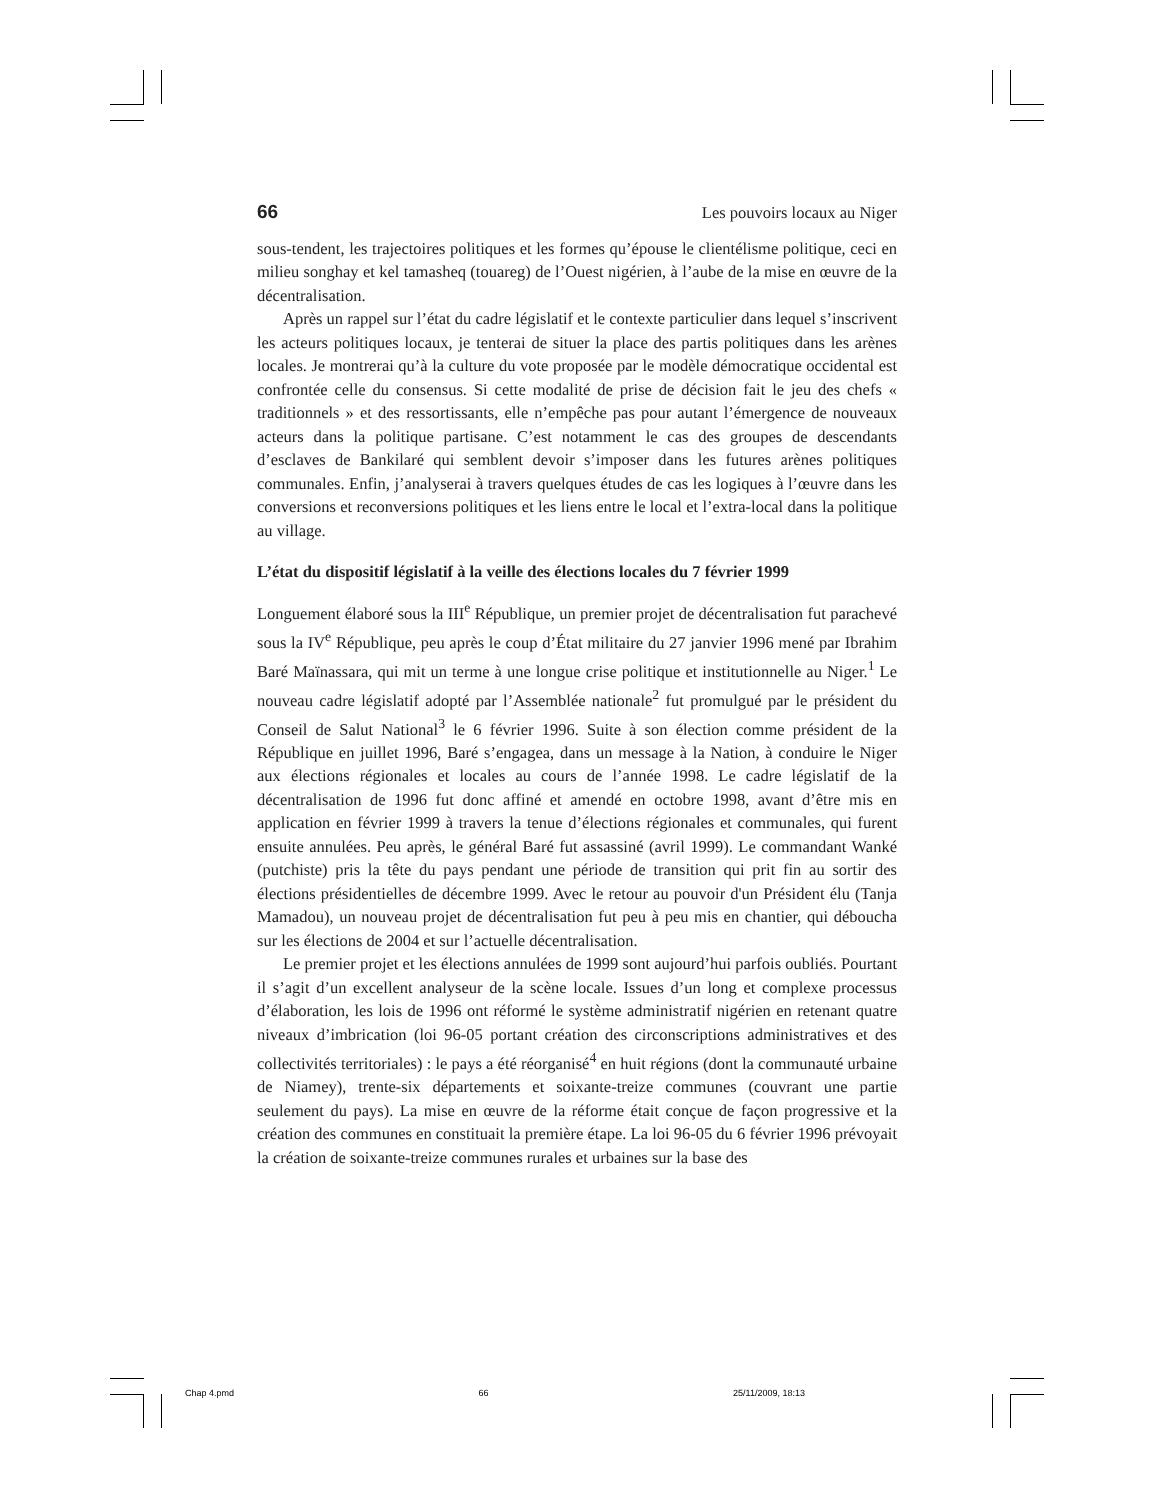66 Les pouvoirs locaux au Niger
sous-tendent, les trajectoires politiques et les formes qu’épouse le clientélisme politique, ceci en milieu songhay et kel tamasheq (touareg) de l’Ouest nigérien, à l’aube de la mise en œuvre de la décentralisation.
Après un rappel sur l’état du cadre législatif et le contexte particulier dans lequel s’inscrivent les acteurs politiques locaux, je tenterai de situer la place des partis politiques dans les arènes locales. Je montrerai qu’à la culture du vote proposée par le modèle démocratique occidental est confrontée celle du consensus. Si cette modalité de prise de décision fait le jeu des chefs « traditionnels » et des ressortissants, elle n’empêche pas pour autant l’émergence de nouveaux acteurs dans la politique partisane. C’est notamment le cas des groupes de descendants d’esclaves de Bankilaré qui semblent devoir s’imposer dans les futures arènes politiques communales. Enfin, j’analyserai à travers quelques études de cas les logiques à l’œuvre dans les conversions et reconversions politiques et les liens entre le local et l’extra-local dans la politique au village.
L’état du dispositif législatif à la veille des élections locales du 7 février 1999
Longuement élaboré sous la III<sup>e</sup> République, un premier projet de décentralisation fut parachevé sous la IV<sup>e</sup> République, peu après le coup d’État militaire du 27 janvier 1996 mené par Ibrahim Baré Maïnassara, qui mit un terme à une longue crise politique et institutionnelle au Niger.<sup>1</sup> Le nouveau cadre législatif adopté par l’Assemblée nationale<sup>2</sup> fut promulgué par le président du Conseil de Salut National<sup>3</sup> le 6 février 1996. Suite à son élection comme président de la République en juillet 1996, Baré s’engagea, dans un message à la Nation, à conduire le Niger aux élections régionales et locales au cours de l’année 1998. Le cadre législatif de la décentralisation de 1996 fut donc affiné et amendé en octobre 1998, avant d’être mis en application en février 1999 à travers la tenue d’élections régionales et communales, qui furent ensuite annulées. Peu après, le général Baré fut assassiné (avril 1999). Le commandant Wanké (putchiste) pris la tête du pays pendant une période de transition qui prit fin au sortir des élections présidentielles de décembre 1999. Avec le retour au pouvoir d'un Président élu (Tanja Mamadou), un nouveau projet de décentralisation fut peu à peu mis en chantier, qui déboucha sur les élections de 2004 et sur l’actuelle décentralisation.
Le premier projet et les élections annulées de 1999 sont aujourd’hui parfois oubliés. Pourtant il s’agit d’un excellent analyseur de la scène locale. Issues d’un long et complexe processus d’élaboration, les lois de 1996 ont réformé le système administratif nigérien en retenant quatre niveaux d’imbrication (loi 96-05 portant création des circonscriptions administratives et des collectivités territoriales) : le pays a été réorganisé<sup>4</sup> en huit régions (dont la communauté urbaine de Niamey), trente-six départements et soixante-treize communes (couvrant une partie seulement du pays). La mise en œuvre de la réforme était conçue de façon progressive et la création des communes en constituait la première étape. La loi 96-05 du 6 février 1996 prévoyait la création de soixante-treize communes rurales et urbaines sur la base des
Chap 4.pmd 66 25/11/2009, 18:13